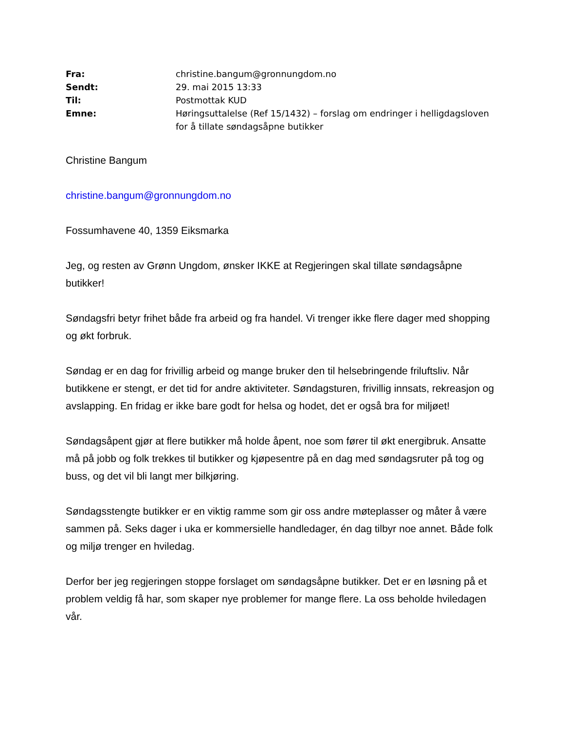| Fra: | christine.bangum@gronnungdom.no |
| Sendt: | 29. mai 2015 13:33 |
| Til: | Postmottak KUD |
| Emne: | Høringsuttalelse (Ref 15/1432) – forslag om endringer i helligdagsloven for å tillate søndagsåpne butikker |
Christine Bangum
christine.bangum@gronnungdom.no
Fossumhavene 40, 1359 Eiksmarka
Jeg, og resten av Grønn Ungdom, ønsker IKKE at Regjeringen skal tillate søndagsåpne butikker!
Søndagsfri betyr frihet både fra arbeid og fra handel. Vi trenger ikke flere dager med shopping og økt forbruk.
Søndag er en dag for frivillig arbeid og mange bruker den til helsebringende friluftsliv. Når butikkene er stengt, er det tid for andre aktiviteter. Søndagsturen, frivillig innsats, rekreasjon og avslapping. En fridag er ikke bare godt for helsa og hodet, det er også bra for miljøet!
Søndagsåpent gjør at flere butikker må holde åpent, noe som fører til økt energibruk. Ansatte må på jobb og folk trekkes til butikker og kjøpesentre på en dag med søndagsruter på tog og buss, og det vil bli langt mer bilkjøring.
Søndagsstengte butikker er en viktig ramme som gir oss andre møteplasser og måter å være sammen på. Seks dager i uka er kommersielle handledager, én dag tilbyr noe annet. Både folk og miljø trenger en hviledag.
Derfor ber jeg regjeringen stoppe forslaget om søndagsåpne butikker. Det er en løsning på et problem veldig få har, som skaper nye problemer for mange flere. La oss beholde hviledagen vår.